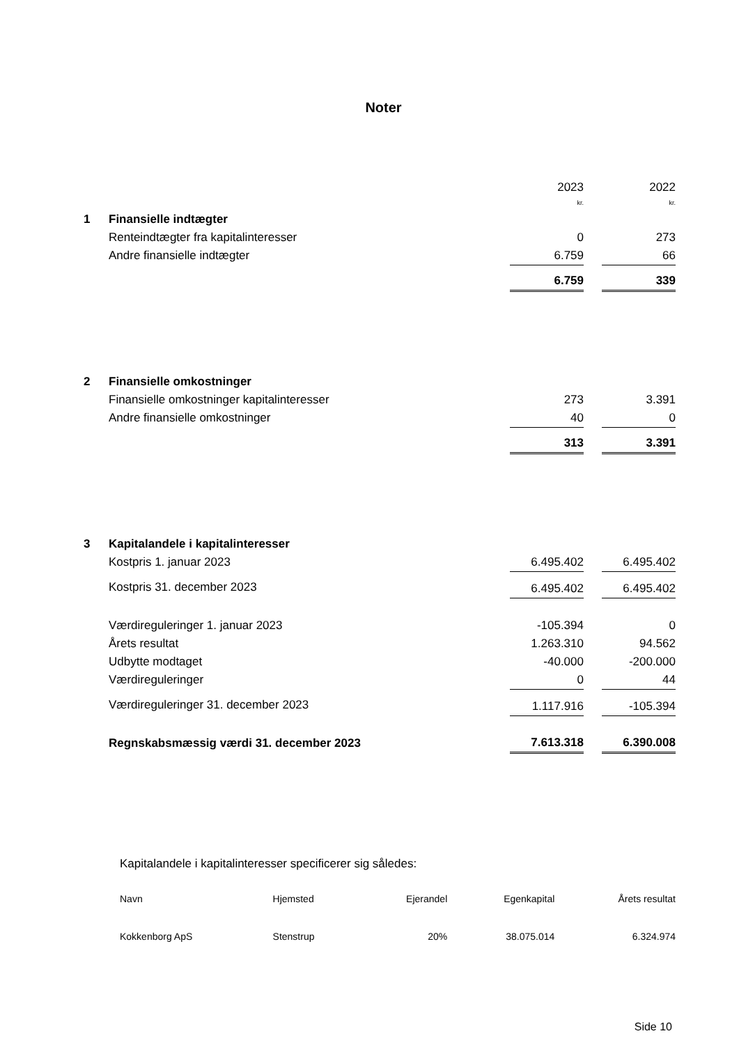Noter
| | | 2023 kr. | | 2022 kr. |
| 1 | Finansielle indtægter | | | |
| | Renteindtægter fra kapitalinteresser | 0 | | 273 |
| | Andre finansielle indtægter | 6.759 | | 66 |
| | | 6.759 | | 339 |
| 2 | Finansielle omkostninger | | | |
| | Finansielle omkostninger kapitalinteresser | 273 | | 3.391 |
| | Andre finansielle omkostninger | 40 | | 0 |
| | | 313 | | 3.391 |
| 3 | Kapitalandele i kapitalinteresser | | | |
| | Kostpris 1. januar 2023 | 6.495.402 | | 6.495.402 |
| | Kostpris 31. december 2023 | 6.495.402 | | 6.495.402 |
| | Værdireguleringer 1. januar 2023 | -105.394 | | 0 |
| | Årets resultat | 1.263.310 | | 94.562 |
| | Udbytte modtaget | -40.000 | | -200.000 |
| | Værdireguleringer | 0 | | 44 |
| | Værdireguleringer 31. december 2023 | 1.117.916 | | -105.394 |
| | Regnskabsmæssig værdi 31. december 2023 | 7.613.318 | | 6.390.008 |
Kapitalandele i kapitalinteresser specificerer sig således:
| Navn | Hjemsted | Ejerandel | Egenkapital | Årets resultat |
| --- | --- | --- | --- | --- |
| Kokkenborg ApS | Stenstrup | 20% | 38.075.014 | 6.324.974 |
Side 10